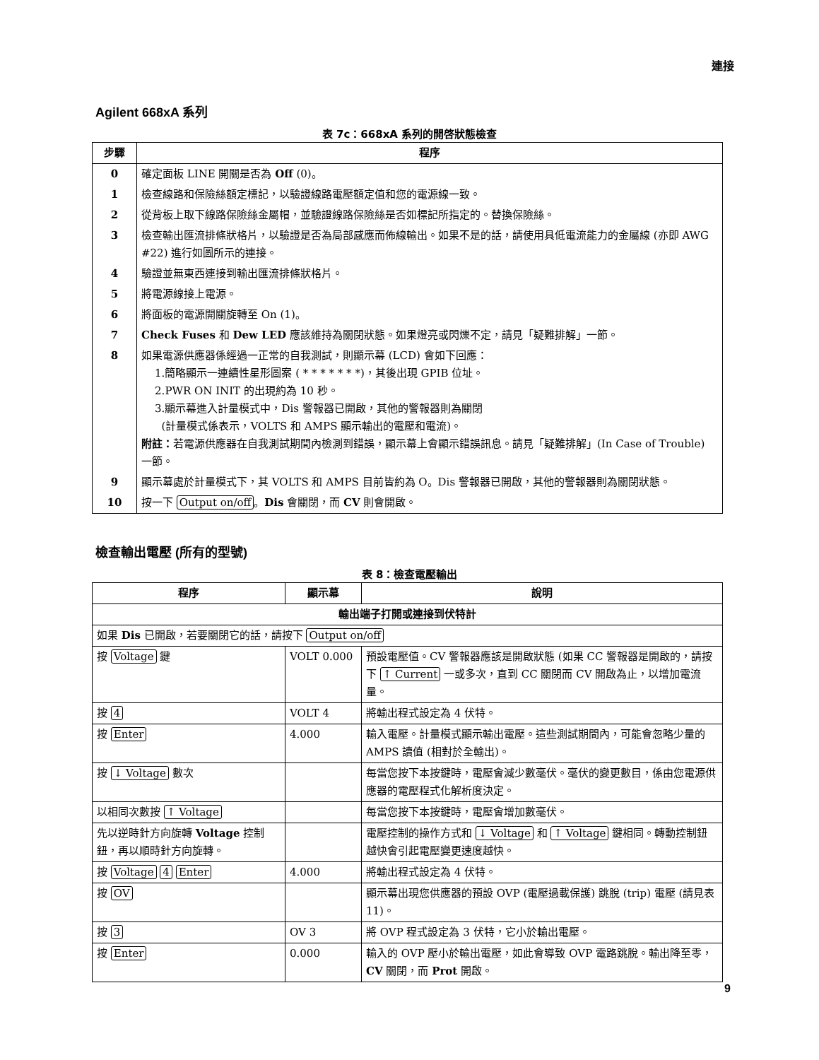連接
Agilent 668xA 系列
表 7c：668xA 系列的開啓狀態檢查
| 步驟 | 程序 |
| --- | --- |
| 0 | 確定面板 LINE 開關是否為 Off (0)。 |
| 1 | 檢查線路和保險絲額定標記，以驗證線路電壓額定值和您的電源線一致。 |
| 2 | 從背板上取下線路保險絲金屬帽，並驗證線路保險絲是否如標記所指定的。替換保險絲。 |
| 3 | 檢查輸出匯流排條狀格片，以驗證是否為局部感應而佈線輸出。如果不是的話，請使用具低電流能力的金屬線 (亦即 AWG #22) 進行如圖所示的連接。 |
| 4 | 驗證並無東西連接到輸出匯流排條狀格片。 |
| 5 | 將電源線接上電源。 |
| 6 | 將面板的電源開關旋轉至 On (1)。 |
| 7 | Check Fuses 和 Dew LED 應該維持為關閉狀態。如果燈亮或閃爍不定，請見「疑難排解」一節。 |
| 8 | 如果電源供應器係經過一正常的自我測試，則顯示幕 (LCD) 會如下回應： 1.簡略顯示一連續性星形圖案 ( * * * * * * *)，其後出現 GPIB 位址。 2.PWR ON INIT 的出現約為 10 秒。 3.顯示幕進入計量模式中，Dis 警報器已開啟，其他的警報器則為關閉 (計量模式係表示，VOLTS 和 AMPS 顯示輸出的電壓和電流)。 附註： 若電源供應器在自我測試期間內檢測到錯誤，顯示幕上會顯示錯誤訊息。請見「疑難排解」(In Case of Trouble) 一節。 |
| 9 | 顯示幕處於計量模式下，其 VOLTS 和 AMPS 目前皆約為 O。Dis 警報器已開啟，其他的警報器則為關閉狀態。 |
| 10 | 按一下 Output on/off 。 Dis 會關閉，而 CV 則會開啟。 |
檢查輸出電壓 (所有的型號)
表 8：檢查電壓輸出
| 程序 | 顯示幕 | 說明 |
| --- | --- | --- |
| 輸出端子打開或連接到伏特計 | | |
| 如果 Dis 已開啟，若要關閉它的話，請按下 Output on/off | | |
| 按 Voltage 鍵 | VOLT 0.000 | 預設電壓值。CV 警報器應該是開啟狀態 (如果 CC 警報器是開啟的，請按下 ↑ Current 一或多次，直到 CC 關閉而 CV 開啟為止，以增加電流量。 |
| 按 4 | VOLT 4 | 將輸出程式設定為 4 伏特。 |
| 按 Enter | 4.000 | 輸入電壓。計量模式顯示輸出電壓。這些測試期間內，可能會忽略少量的 AMPS 讀值 (相對於全輸出)。 |
| 按 ↓ Voltage 數次 | | 每當您按下本按鍵時，電壓會減少數毫伏。毫伏的變更數目，係由您電源供應器的電壓程式化解析度決定。 |
| 以相同次數按 ↑ Voltage | | 每當您按下本按鍵時，電壓會增加數毫伏。 |
| 先以逆時針方向旋轉 Voltage 控制鈕，再以順時針方向旋轉。 | | 電壓控制的操作方式和 ↓ Voltage 和 ↑ Voltage 鍵相同。轉動控制鈕越快會引起電壓變更速度越快。 |
| 按 Voltage 4 Enter | 4.000 | 將輸出程式設定為 4 伏特。 |
| 按 OV | | 顯示幕出現您供應器的預設 OVP (電壓過載保護) 跳脫 (trip) 電壓 (請見表 11)。 |
| 按 3 | OV 3 | 將 OVP 程式設定為 3 伏特，它小於輸出電壓。 |
| 按 Enter | 0.000 | 輸入的 OVP 壓小於輸出電壓，如此會導致 OVP 電路跳脫。輸出降至零， CV 關閉，而 Prot 開啟。 |
9